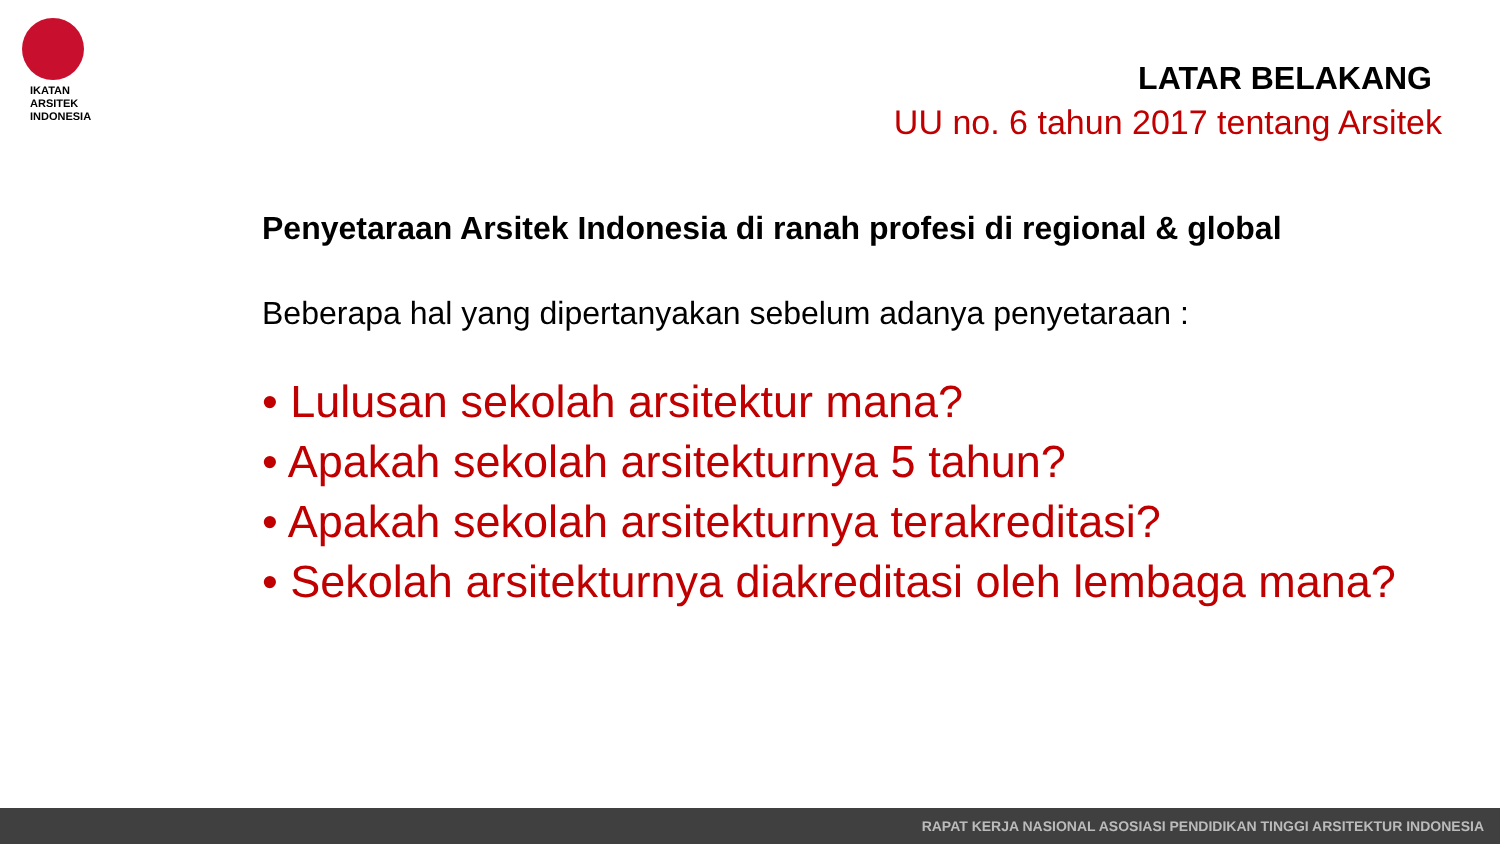IKATAN
ARSITEK
INDONESIA
LATAR BELAKANG
UU no. 6 tahun 2017 tentang Arsitek
Penyetaraan Arsitek Indonesia di ranah profesi di regional & global
Beberapa hal yang dipertanyakan sebelum adanya penyetaraan :
• Lulusan sekolah arsitektur mana?
• Apakah sekolah arsitekturnya 5 tahun?
• Apakah sekolah arsitekturnya terakreditasi?
• Sekolah arsitekturnya diakreditasi oleh lembaga mana?
RAPAT KERJA NASIONAL ASOSIASI PENDIDIKAN TINGGI ARSITEKTUR INDONESIA